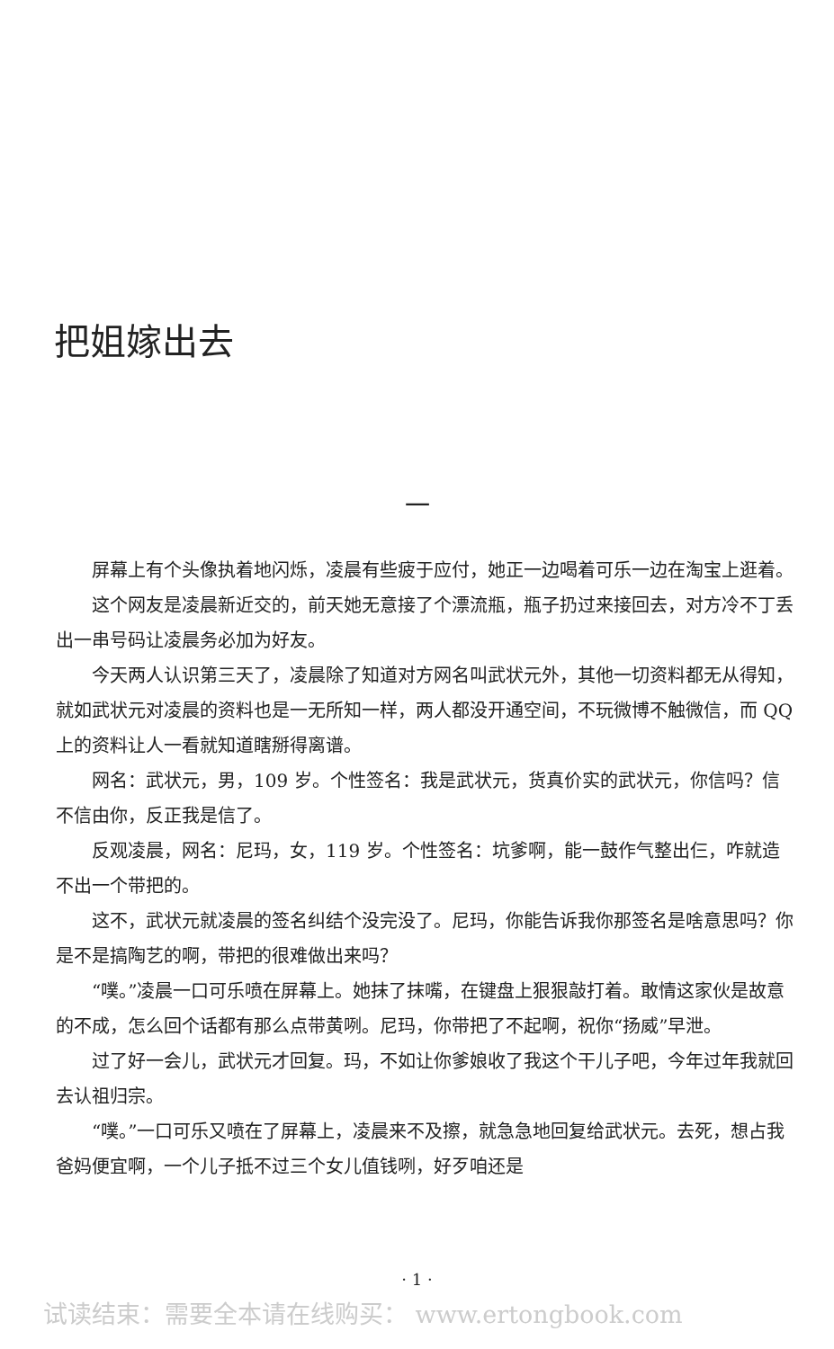把姐嫁出去
一
屏幕上有个头像执着地闪烁，凌晨有些疲于应付，她正一边喝着可乐一边在淘宝上逛着。
这个网友是凌晨新近交的，前天她无意接了个漂流瓶，瓶子扔过来接回去，对方冷不丁丢出一串号码让凌晨务必加为好友。
今天两人认识第三天了，凌晨除了知道对方网名叫武状元外，其他一切资料都无从得知，就如武状元对凌晨的资料也是一无所知一样，两人都没开通空间，不玩微博不触微信，而 QQ 上的资料让人一看就知道瞎掰得离谱。
网名：武状元，男，109 岁。个性签名：我是武状元，货真价实的武状元，你信吗？信不信由你，反正我是信了。
反观凌晨，网名：尼玛，女，119 岁。个性签名：坑爹啊，能一鼓作气整出仨，咋就造不出一个带把的。
这不，武状元就凌晨的签名纠结个没完没了。尼玛，你能告诉我你那签名是啥意思吗？你是不是搞陶艺的啊，带把的很难做出来吗？
“噗。”凌晨一口可乐喷在屏幕上。她抹了抹嘴，在键盘上狠狠敲打着。敢情这家伙是故意的不成，怎么回个话都有那么点带黄咧。尼玛，你带把了不起啊，祝你“扬威”早泄。
过了好一会儿，武状元才回复。玛，不如让你爹娘收了我这个干儿子吧，今年过年我就回去认祖归宗。
“噗。”一口可乐又喷在了屏幕上，凌晨来不及擦，就急急地回复给武状元。去死，想占我爸妈便宜啊，一个儿子抵不过三个女儿值钱咧，好歹咱还是
· 1 ·
试读结束：需要全本请在线购买： www.ertongbook.com